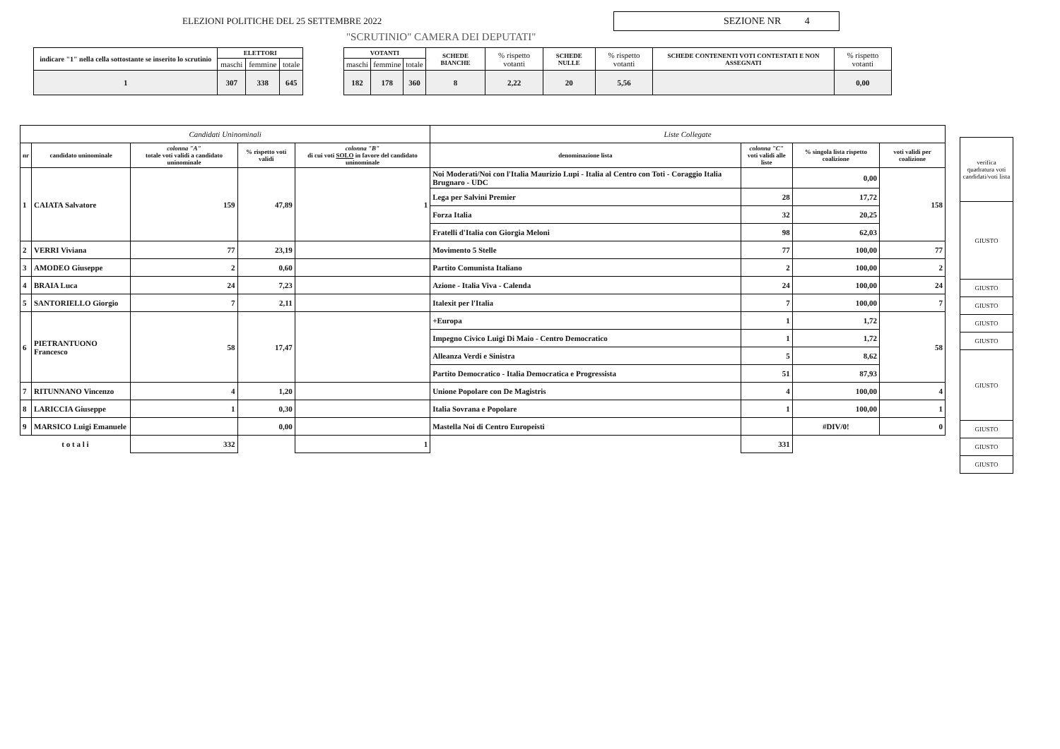ELEZIONI POLITICHE DEL 25 SETTEMBRE 2022
"SCRUTINIO" CAMERA DEI DEPUTATI"
SEZIONE NR 4
| indicare "1" nella cella sottostante se inserito lo scrutinio | ELETTORI | | |
| --- | --- | --- | --- |
| | maschi | femmine | totale |
| 1 | 307 | 338 | 645 |
| VOTANTI | | | SCHEDE BIANCHE | % rispetto votanti | SCHEDE NULLE | % rispetto votanti | SCHEDE CONTENENTI VOTI CONTESTATI E NON ASSEGNATI | % rispetto votanti |
| maschi | femmine | totale | | | | | | |
| 182 | 178 | 360 | 8 | 2,22 | 20 | 5,56 | | 0,00 |
| Candidati Uninominali | | | | | Liste Collegate | | | |
| nr | candidato uninominale | colonna "A" totale voti validi a candidato uninominale | % rispetto voti validi | colonna "B" di cui voti SOLO in favore del candidato uninominale | denominazione lista | colonna "C" voti validi alle liste | % singola lista rispetto coalizione | voti validi per coalizione |
| 1 | CAIATA Salvatore | 159 | 47,89 | 1 | Noi Moderati/Noi con l'Italia Maurizio Lupi - Italia al Centro con Toti - Coraggio Italia Brugnaro - UDC | | 0,00 | 158 |
| | | | | | Lega per Salvini Premier | 28 | 17,72 | |
| | | | | | Forza Italia | 32 | 20,25 | |
| | | | | | Fratelli d'Italia con Giorgia Meloni | 98 | 62,03 | |
| 2 | VERRI Viviana | 77 | 23,19 | | Movimento 5 Stelle | 77 | 100,00 | 77 |
| 3 | AMODEO Giuseppe | 2 | 0,60 | | Partito Comunista Italiano | 2 | 100,00 | 2 |
| 4 | BRAIA Luca | 24 | 7,23 | | Azione - Italia Viva - Calenda | 24 | 100,00 | 24 |
| 5 | SANTORIELLO Giorgio | 7 | 2,11 | | Italexit per l'Italia | 7 | 100,00 | 7 |
| 6 | PIETRANTUONO Francesco | 58 | 17,47 | | +Europa | 1 | 1,72 | 58 |
| | | | | | Impegno Civico Luigi Di Maio - Centro Democratico | 1 | 1,72 | |
| | | | | | Alleanza Verdi e Sinistra | 5 | 8,62 | |
| | | | | | Partito Democratico - Italia Democratica e Progressista | 51 | 87,93 | |
| 7 | RITUNNANO Vincenzo | 4 | 1,20 | | Unione Popolare con De Magistris | 4 | 100,00 | 4 |
| 8 | LARICCIA Giuseppe | 1 | 0,30 | | Italia Sovrana e Popolare | 1 | 100,00 | 1 |
| 9 | MARSICO Luigi Emanuele | | 0,00 | | Mastella Noi di Centro Europeisti | | #DIV/0! | 0 |
| t o t a l i | | 332 | | 1 | | 331 | | |
| verifica quadratura voti candidati/voti lista |
| GIUSTO |
| GIUSTO |
| GIUSTO |
| GIUSTO |
| GIUSTO |
| GIUSTO |
| GIUSTO |
| GIUSTO |
| GIUSTO |